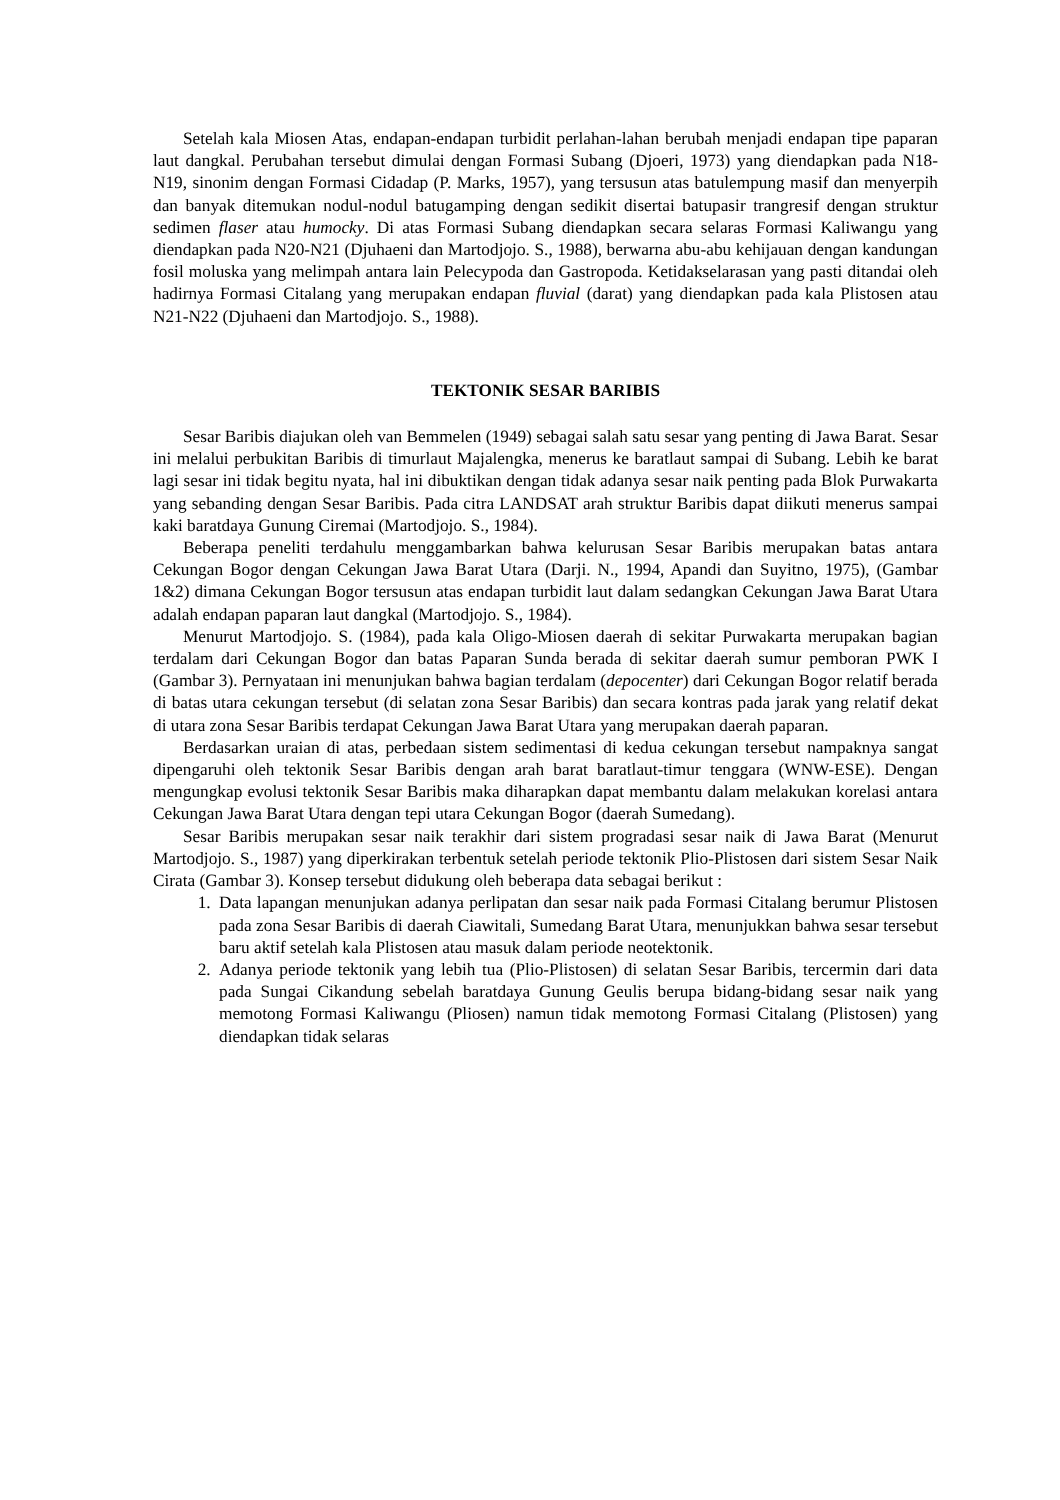Setelah kala Miosen Atas, endapan-endapan turbidit perlahan-lahan berubah menjadi endapan tipe paparan laut dangkal. Perubahan tersebut dimulai dengan Formasi Subang (Djoeri, 1973) yang diendapkan pada N18-N19, sinonim dengan Formasi Cidadap (P. Marks, 1957), yang tersusun atas batulempung masif dan menyerpih dan banyak ditemukan nodul-nodul batugamping dengan sedikit disertai batupasir trangresif dengan struktur sedimen flaser atau humocky. Di atas Formasi Subang diendapkan secara selaras Formasi Kaliwangu yang diendapkan pada N20-N21 (Djuhaeni dan Martodjojo. S., 1988), berwarna abu-abu kehijauan dengan kandungan fosil moluska yang melimpah antara lain Pelecypoda dan Gastropoda. Ketidakselarasan yang pasti ditandai oleh hadirnya Formasi Citalang yang merupakan endapan fluvial (darat) yang diendapkan pada kala Plistosen atau N21-N22 (Djuhaeni dan Martodjojo. S., 1988).
TEKTONIK SESAR BARIBIS
Sesar Baribis diajukan oleh van Bemmelen (1949) sebagai salah satu sesar yang penting di Jawa Barat. Sesar ini melalui perbukitan Baribis di timurlaut Majalengka, menerus ke baratlaut sampai di Subang. Lebih ke barat lagi sesar ini tidak begitu nyata, hal ini dibuktikan dengan tidak adanya sesar naik penting pada Blok Purwakarta yang sebanding dengan Sesar Baribis. Pada citra LANDSAT arah struktur Baribis dapat diikuti menerus sampai kaki baratdaya Gunung Ciremai (Martodjojo. S., 1984).
Beberapa peneliti terdahulu menggambarkan bahwa kelurusan Sesar Baribis merupakan batas antara Cekungan Bogor dengan Cekungan Jawa Barat Utara (Darji. N., 1994, Apandi dan Suyitno, 1975), (Gambar 1&2) dimana Cekungan Bogor tersusun atas endapan turbidit laut dalam sedangkan Cekungan Jawa Barat Utara adalah endapan paparan laut dangkal (Martodjojo. S., 1984).
Menurut Martodjojo. S. (1984), pada kala Oligo-Miosen daerah di sekitar Purwakarta merupakan bagian terdalam dari Cekungan Bogor dan batas Paparan Sunda berada di sekitar daerah sumur pemboran PWK I (Gambar 3). Pernyataan ini menunjukan bahwa bagian terdalam (depocenter) dari Cekungan Bogor relatif berada di batas utara cekungan tersebut (di selatan zona Sesar Baribis) dan secara kontras pada jarak yang relatif dekat di utara zona Sesar Baribis terdapat Cekungan Jawa Barat Utara yang merupakan daerah paparan.
Berdasarkan uraian di atas, perbedaan sistem sedimentasi di kedua cekungan tersebut nampaknya sangat dipengaruhi oleh tektonik Sesar Baribis dengan arah barat baratlaut-timur tenggara (WNW-ESE). Dengan mengungkap evolusi tektonik Sesar Baribis maka diharapkan dapat membantu dalam melakukan korelasi antara Cekungan Jawa Barat Utara dengan tepi utara Cekungan Bogor (daerah Sumedang).
Sesar Baribis merupakan sesar naik terakhir dari sistem progradasi sesar naik di Jawa Barat (Menurut Martodjojo. S., 1987) yang diperkirakan terbentuk setelah periode tektonik Plio-Plistosen dari sistem Sesar Naik Cirata (Gambar 3). Konsep tersebut didukung oleh beberapa data sebagai berikut :
1. Data lapangan menunjukan adanya perlipatan dan sesar naik pada Formasi Citalang berumur Plistosen pada zona Sesar Baribis di daerah Ciawitali, Sumedang Barat Utara, menunjukkan bahwa sesar tersebut baru aktif setelah kala Plistosen atau masuk dalam periode neotektonik.
2. Adanya periode tektonik yang lebih tua (Plio-Plistosen) di selatan Sesar Baribis, tercermin dari data pada Sungai Cikandung sebelah baratdaya Gunung Geulis berupa bidang-bidang sesar naik yang memotong Formasi Kaliwangu (Pliosen) namun tidak memotong Formasi Citalang (Plistosen) yang diendapkan tidak selaras